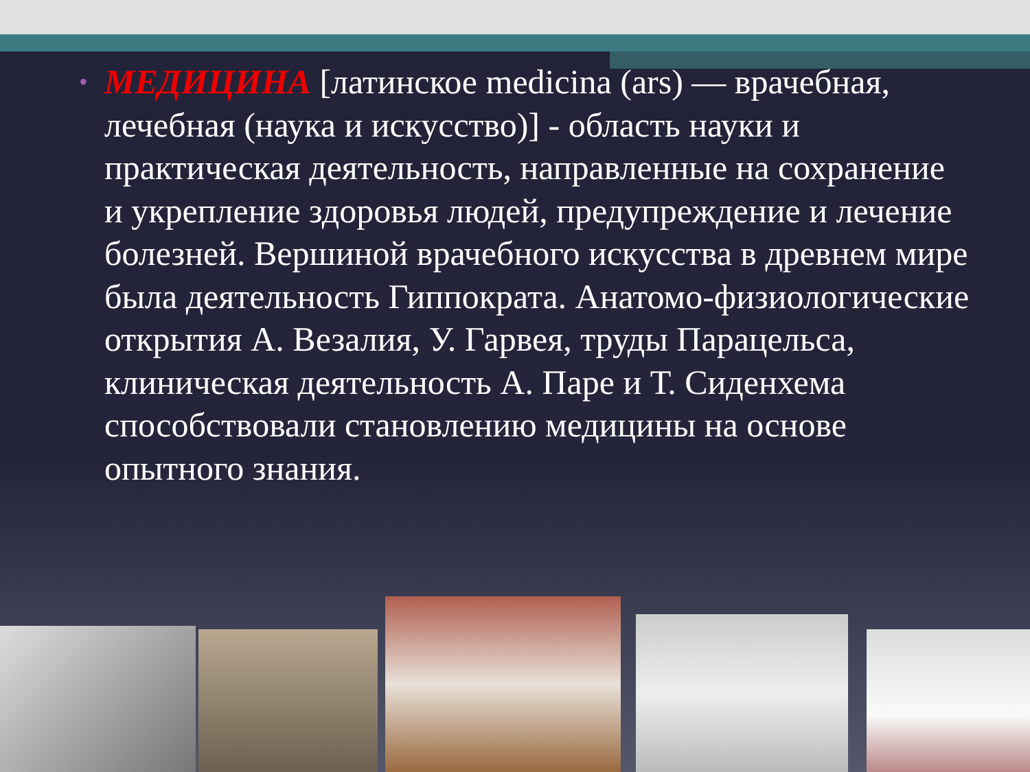• МЕДИЦИНА [латинское medicina (ars) — врачебная, лечебная (наука и искусство)] - область науки и практическая деятельность, направленные на сохранение и укрепление здоровья людей, предупреждение и лечение болезней. Вершиной врачебного искусства в древнем мире была деятельность Гиппократа. Анатомо-физиологические открытия А. Везалия, У. Гарвея, труды Парацельса, клиническая деятельность А. Паре и Т. Сиденхема способствовали становлению медицины на основе опытного знания.